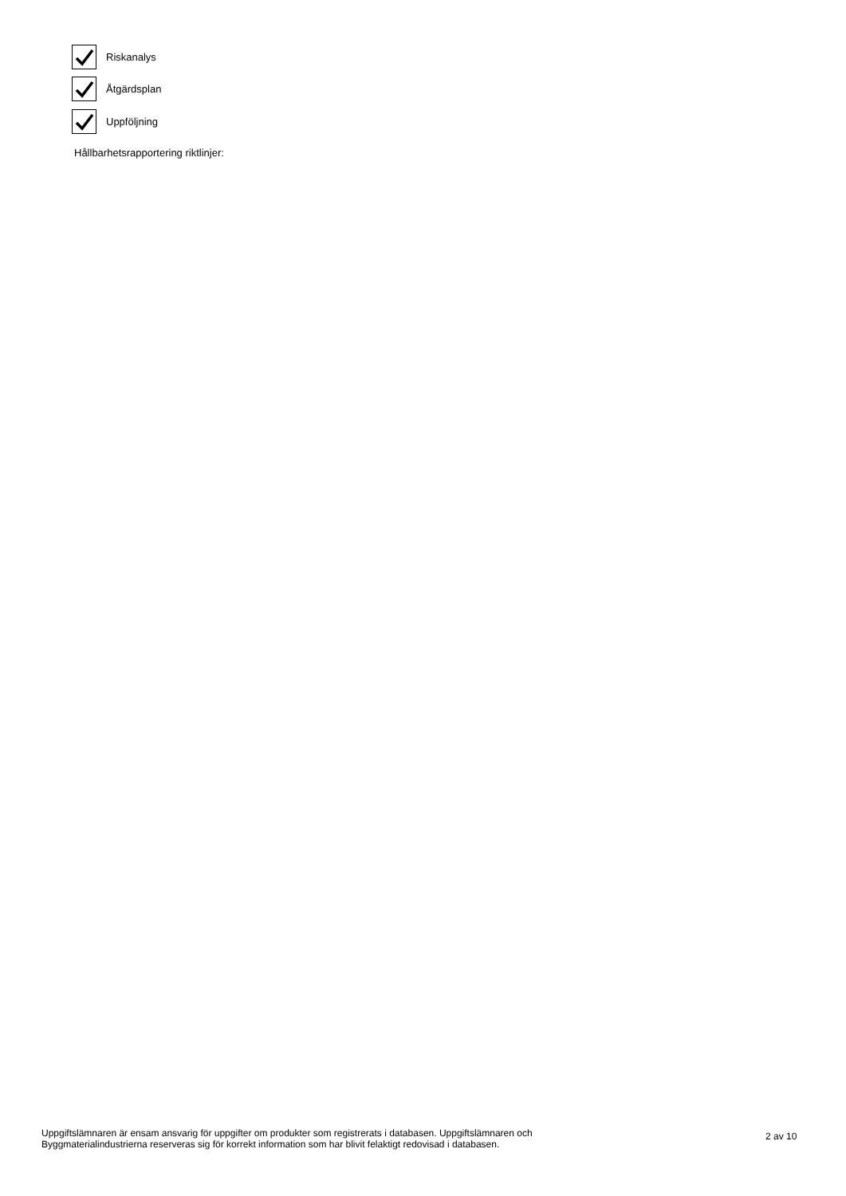Riskanalys
Åtgärdsplan
Uppföljning
Hållbarhetsrapportering riktlinjer:
Uppgiftslämnaren är ensam ansvarig för uppgifter om produkter som registrerats i databasen. Uppgiftslämnaren och Byggmaterialindustrierna reserveras sig för korrekt information som har blivit felaktigt redovisad i databasen.
2 av 10